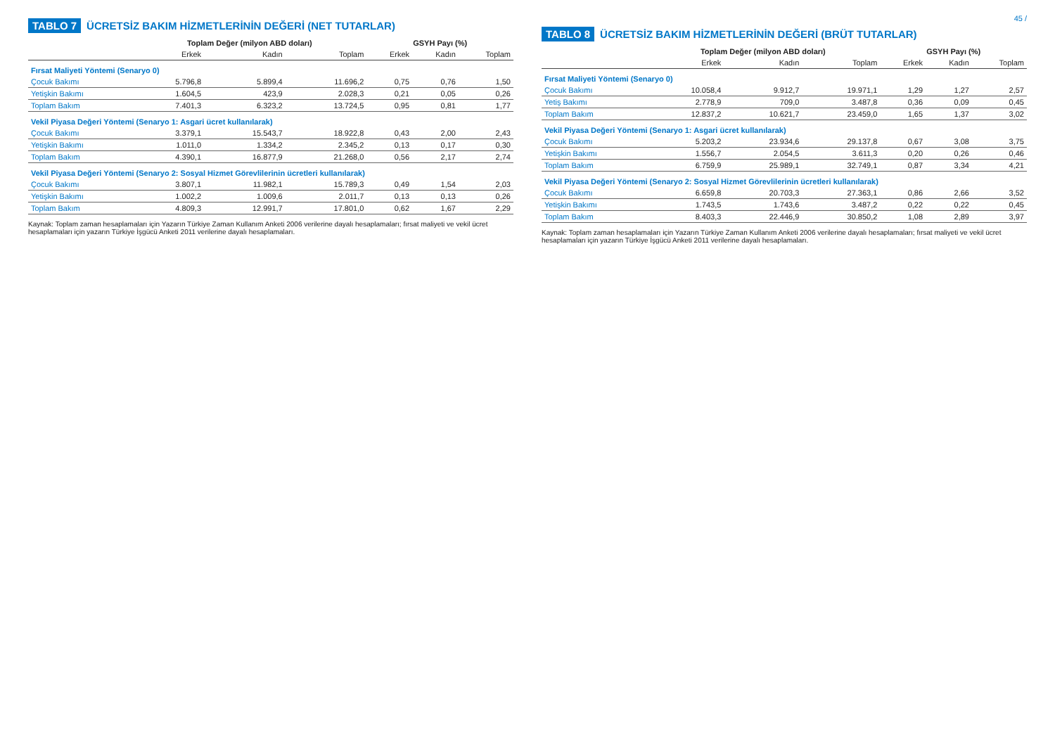TABLO 7 ÜCRETSİZ BAKIM HİZMETLERİNİN DEĞERİ (NET TUTARLAR)
| | Toplam Değer (milyon ABD doları) | | | GSYH Payı (%) | | |
| --- | --- | --- | --- | --- | --- | --- |
| | Erkek | Kadın | Toplam | Erkek | Kadın | Toplam |
| Fırsat Maliyeti Yöntemi (Senaryo 0) | | | | | | |
| Çocuk Bakımı | 5.796,8 | 5.899,4 | 11.696,2 | 0,75 | 0,76 | 1,50 |
| Yetişkin Bakımı | 1.604,5 | 423,9 | 2.028,3 | 0,21 | 0,05 | 0,26 |
| Toplam Bakım | 7.401,3 | 6.323,2 | 13.724,5 | 0,95 | 0,81 | 1,77 |
| Vekil Piyasa Değeri Yöntemi (Senaryo 1: Asgari ücret kullanılarak) | | | | | | |
| Çocuk Bakımı | 3.379,1 | 15.543,7 | 18.922,8 | 0,43 | 2,00 | 2,43 |
| Yetişkin Bakımı | 1.011,0 | 1.334,2 | 2.345,2 | 0,13 | 0,17 | 0,30 |
| Toplam Bakım | 4.390,1 | 16.877,9 | 21.268,0 | 0,56 | 2,17 | 2,74 |
| Vekil Piyasa Değeri Yöntemi (Senaryo 2: Sosyal Hizmet Görevlilerinin ücretleri kullanılarak) | | | | | | |
| Çocuk Bakımı | 3.807,1 | 11.982,1 | 15.789,3 | 0,49 | 1,54 | 2,03 |
| Yetişkin Bakımı | 1.002,2 | 1.009,6 | 2.011,7 | 0,13 | 0,13 | 0,26 |
| Toplam Bakım | 4.809,3 | 12.991,7 | 17.801,0 | 0,62 | 1,67 | 2,29 |
Kaynak: Toplam zaman hesaplamaları için Yazarın Türkiye Zaman Kullanım Anketi 2006 verilerine dayalı hesaplamaları; fırsat maliyeti ve vekil ücret hesaplamaları için yazarın Türkiye İşgücü Anketi 2011 verilerine dayalı hesaplamaları.
45 /
TABLO 8 ÜCRETSİZ BAKIM HİZMETLERİNİN DEĞERİ (BRÜT TUTARLAR)
| | Toplam Değer (milyon ABD doları) | | | GSYH Payı (%) | | |
| --- | --- | --- | --- | --- | --- | --- |
| | Erkek | Kadın | Toplam | Erkek | Kadın | Toplam |
| Fırsat Maliyeti Yöntemi (Senaryo 0) | | | | | | |
| Çocuk Bakımı | 10.058,4 | 9.912,7 | 19.971,1 | 1,29 | 1,27 | 2,57 |
| Yetiş Bakımı | 2.778,9 | 709,0 | 3.487,8 | 0,36 | 0,09 | 0,45 |
| Toplam Bakım | 12.837,2 | 10.621,7 | 23.459,0 | 1,65 | 1,37 | 3,02 |
| Vekil Piyasa Değeri Yöntemi (Senaryo 1: Asgari ücret kullanılarak) | | | | | | |
| Çocuk Bakımı | 5.203,2 | 23.934,6 | 29.137,8 | 0,67 | 3,08 | 3,75 |
| Yetişkin Bakımı | 1.556,7 | 2.054,5 | 3.611,3 | 0,20 | 0,26 | 0,46 |
| Toplam Bakım | 6.759,9 | 25.989,1 | 32.749,1 | 0,87 | 3,34 | 4,21 |
| Vekil Piyasa Değeri Yöntemi (Senaryo 2: Sosyal Hizmet Görevlilerinin ücretleri kullanılarak) | | | | | | |
| Çocuk Bakımı | 6.659,8 | 20.703,3 | 27.363,1 | 0,86 | 2,66 | 3,52 |
| Yetişkin Bakımı | 1.743,5 | 1.743,6 | 3.487,2 | 0,22 | 0,22 | 0,45 |
| Toplam Bakım | 8.403,3 | 22.446,9 | 30.850,2 | 1,08 | 2,89 | 3,97 |
Kaynak: Toplam zaman hesaplamaları için Yazarın Türkiye Zaman Kullanım Anketi 2006 verilerine dayalı hesaplamaları; fırsat maliyeti ve vekil ücret hesaplamaları için yazarın Türkiye İşgücü Anketi 2011 verilerine dayalı hesaplamaları.